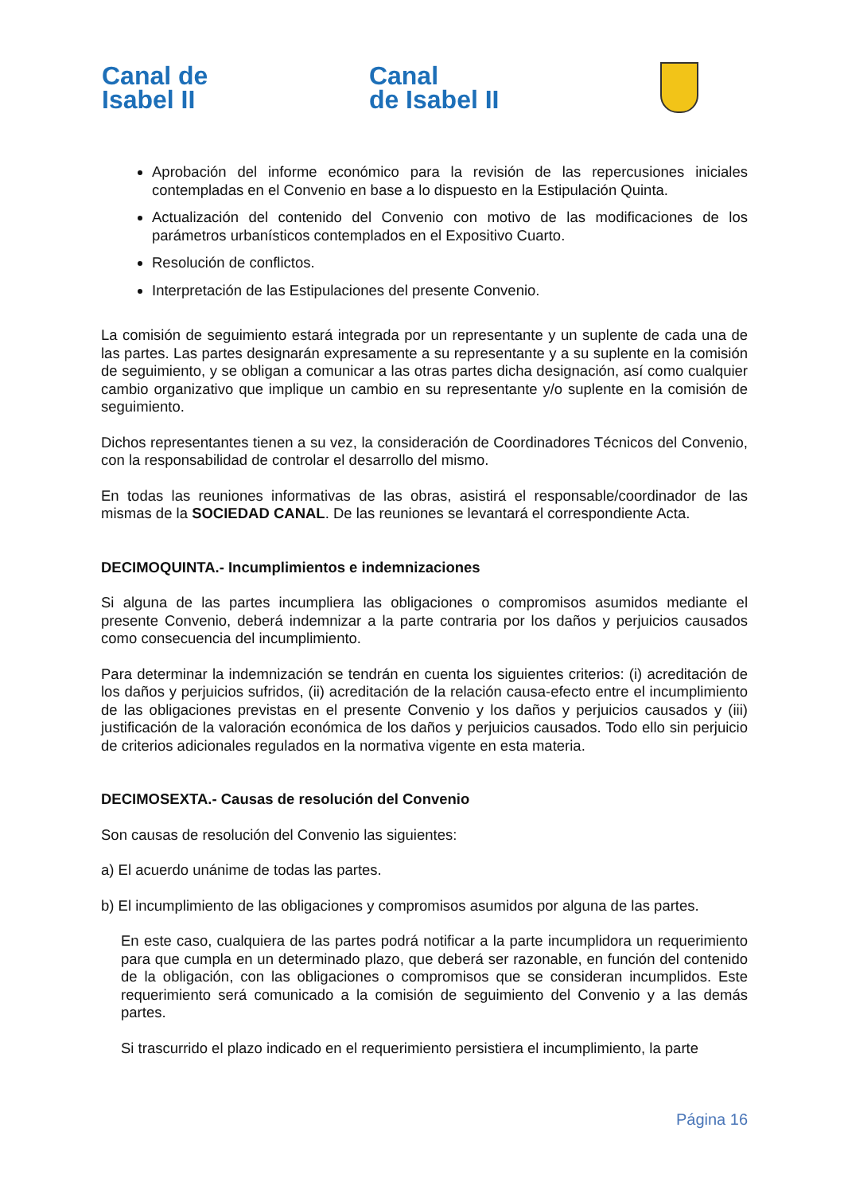Canal de
Isabel II
Canal
de Isabel II
Aprobación del informe económico para la revisión de las repercusiones iniciales contempladas en el Convenio en base a lo dispuesto en la Estipulación Quinta.
Actualización del contenido del Convenio con motivo de las modificaciones de los parámetros urbanísticos contemplados en el Expositivo Cuarto.
Resolución de conflictos.
Interpretación de las Estipulaciones del presente Convenio.
La comisión de seguimiento estará integrada por un representante y un suplente de cada una de las partes. Las partes designarán expresamente a su representante y a su suplente en la comisión de seguimiento, y se obligan a comunicar a las otras partes dicha designación, así como cualquier cambio organizativo que implique un cambio en su representante y/o suplente en la comisión de seguimiento.
Dichos representantes tienen a su vez, la consideración de Coordinadores Técnicos del Convenio, con la responsabilidad de controlar el desarrollo del mismo.
En todas las reuniones informativas de las obras, asistirá el responsable/coordinador de las mismas de la SOCIEDAD CANAL. De las reuniones se levantará el correspondiente Acta.
DECIMOQUINTA.- Incumplimientos e indemnizaciones
Si alguna de las partes incumpliera las obligaciones o compromisos asumidos mediante el presente Convenio, deberá indemnizar a la parte contraria por los daños y perjuicios causados como consecuencia del incumplimiento.
Para determinar la indemnización se tendrán en cuenta los siguientes criterios: (i) acreditación de los daños y perjuicios sufridos, (ii) acreditación de la relación causa-efecto entre el incumplimiento de las obligaciones previstas en el presente Convenio y los daños y perjuicios causados y (iii) justificación de la valoración económica de los daños y perjuicios causados. Todo ello sin perjuicio de criterios adicionales regulados en la normativa vigente en esta materia.
DECIMOSEXTA.- Causas de resolución del Convenio
Son causas de resolución del Convenio las siguientes:
a) El acuerdo unánime de todas las partes.
b) El incumplimiento de las obligaciones y compromisos asumidos por alguna de las partes.
En este caso, cualquiera de las partes podrá notificar a la parte incumplidora un requerimiento para que cumpla en un determinado plazo, que deberá ser razonable, en función del contenido de la obligación, con las obligaciones o compromisos que se consideran incumplidos. Este requerimiento será comunicado a la comisión de seguimiento del Convenio y a las demás partes.
Si trascurrido el plazo indicado en el requerimiento persistiera el incumplimiento, la parte
Página 16